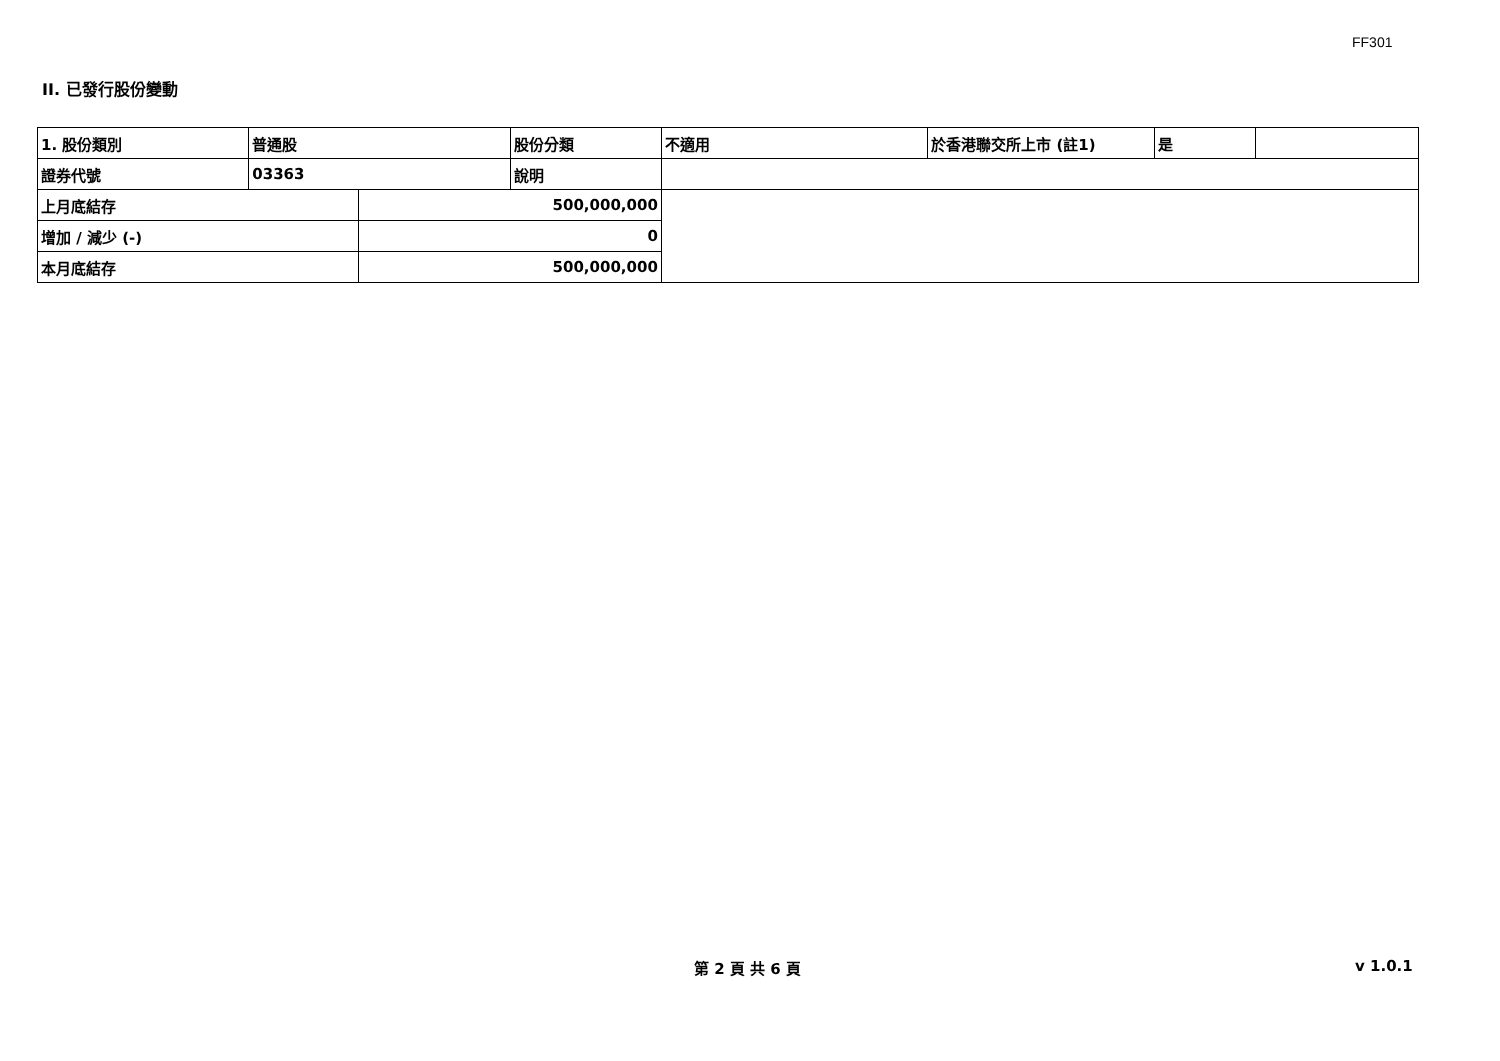FF301
II. 已發行股份變動
| 1. 股份類別 | 普通股 | | 股份分類 | 不適用 | 於香港聯交所上市 (註1) | 是 | |
| 證券代號 | 03363 | | 說明 | | | | |
| 上月底結存 | | 500,000,000 | | | | | |
| 增加 / 減少 (-) | | 0 | | | | | |
| 本月底結存 | | 500,000,000 | | | | | |
第 2 頁 共 6 頁 v 1.0.1